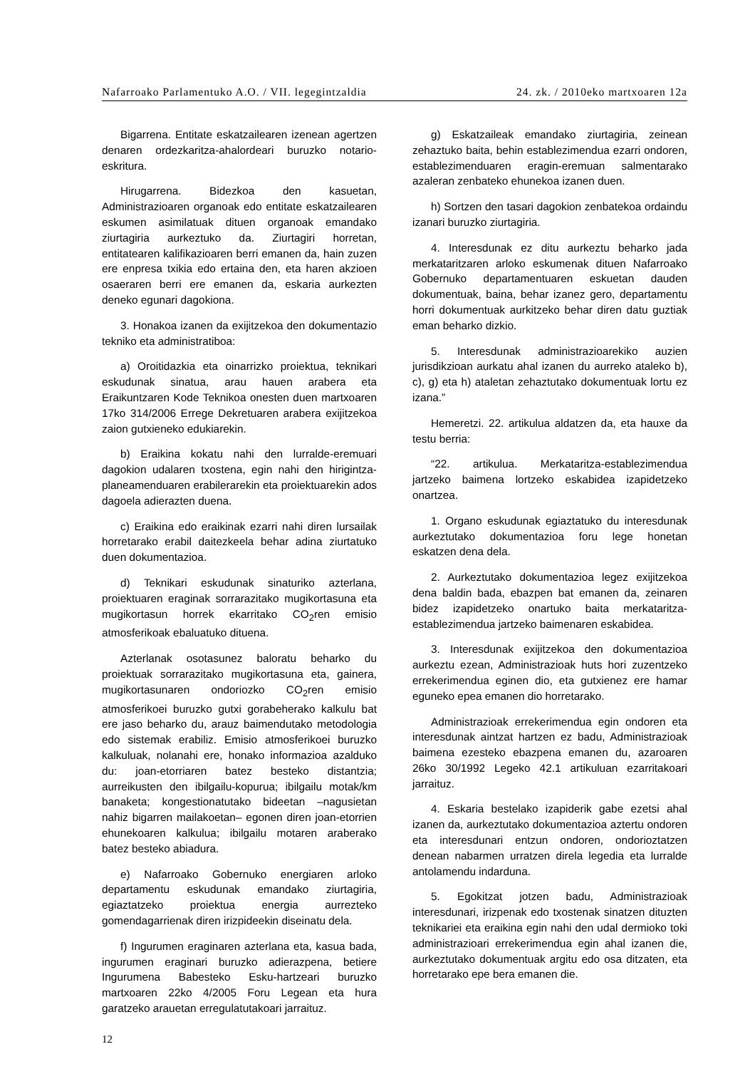Nafarroako Parlamentuko A.O. / VII. legegintzaldia 24. zk. / 2010eko martxoaren 12a
Bigarrena. Entitate eskatzailearen izenean agertzen denaren ordezkaritza-ahalordeari buruzko notario-eskritura.
Hirugarrena. Bidezkoa den kasuetan, Administrazioaren organoak edo entitate eskatzailearen eskumen asimilatuak dituen organoak emandako ziurtagiria aurkeztuko da. Ziurtagiri horretan, entitatearen kalifikazioaren berri emanen da, hain zuzen ere enpresa txikia edo ertaina den, eta haren akzioen osaeraren berri ere emanen da, eskaria aurkezten deneko egunari dagokiona.
3. Honakoa izanen da exijitzekoa den dokumentazio tekniko eta administratiboa:
a) Oroitidazkia eta oinarrizko proiektua, teknikari eskudunak sinatua, arau hauen arabera eta Eraikuntzaren Kode Teknikoa onesten duen martxoaren 17ko 314/2006 Errege Dekretuaren arabera exijitzekoa zaion gutxieneko edukiarekin.
b) Eraikina kokatu nahi den lurralde-eremuari dagokion udalaren txostena, egin nahi den hirigintza-planeamenduaren erabilerarekin eta proiektuarekin ados dagoela adierazten duena.
c) Eraikina edo eraikinak ezarri nahi diren lursailak horretarako erabil daitezkeela behar adina ziurtatuko duen dokumentazioa.
d) Teknikari eskudunak sinaturiko azterlana, proiektuaren eraginak sorrarazitako mugikortasuna eta mugikortasun horrek ekarritako CO<sub>2</sub>ren emisio atmosferikoak ebaluatuko dituena.
Azterlanak osotasunez baloratu beharko du proiektuak sorrarazitako mugikortasuna eta, gainera, mugikortasunaren ondoriozko CO<sub>2</sub>ren emisio atmosferikoei buruzko gutxi gorabeherako kalkulu bat ere jaso beharko du, arauz baimendutako metodologia edo sistemak erabiliz. Emisio atmosferikoei buruzko kalkuluak, nolanahi ere, honako informazioa azalduko du: joan-etorriaren batez besteko distantzia; aurreikusten den ibilgailu-kopurua; ibilgailu motak/km banaketa; kongestionatutako bideetan –nagusietan nahiz bigarren mailakoetan– egonen diren joan-etorrien ehunekoaren kalkulua; ibilgailu motaren araberako batez besteko abiadura.
e) Nafarroako Gobernuko energiaren arloko departamentu eskudunak emandako ziurtagiria, egiaztatzeko proiektua energia aurrezteko gomendagarrienak diren irizpideekin diseinatu dela.
f) Ingurumen eraginaren azterlana eta, kasua bada, ingurumen eraginari buruzko adierazpena, betiere Ingurumena Babesteko Esku-hartzeari buruzko martxoaren 22ko 4/2005 Foru Legean eta hura garatzeko arauetan erregulatutakoari jarraituz.
g) Eskatzaileak emandako ziurtagiria, zeinean zehaztuko baita, behin establezimendua ezarri ondoren, establezimenduaren eragin-eremuan salmentarako azaleran zenbateko ehunekoa izanen duen.
h) Sortzen den tasari dagokion zenbatekoa ordaindu izanari buruzko ziurtagiria.
4. Interesdunak ez ditu aurkeztu beharko jada merkataritzaren arloko eskumenak dituen Nafarroako Gobernuko departamentuaren eskuetan dauden dokumentuak, baina, behar izanez gero, departamentu horri dokumentuak aurkitzeko behar diren datu guztiak eman beharko dizkio.
5. Interesdunak administrazioarekiko auzien jurisdikzioan aurkatu ahal izanen du aurreko ataleko b), c), g) eta h) ataletan zehaztutako dokumentuak lortu ez izana.”
Hemeretzi. 22. artikulua aldatzen da, eta hauxe da testu berria:
“22. artikulua. Merkataritza-establezimendua jartzeko baimena lortzeko eskabidea izapidetzeko onartzea.
1. Organo eskudunak egiaztatuko du interesdunak aurkeztutako dokumentazioa foru lege honetan eskatzen dena dela.
2. Aurkeztutako dokumentazioa legez exijitzekoa dena baldin bada, ebazpen bat emanen da, zeinaren bidez izapidetzeko onartuko baita merkataritza-establezimendua jartzeko baimenaren eskabidea.
3. Interesdunak exijitzekoa den dokumentazioa aurkeztu ezean, Administrazioak huts hori zuzentzeko errekerimendua eginen dio, eta gutxienez ere hamar eguneko epea emanen dio horretarako.
Administrazioak errekerimendua egin ondoren eta interesdunak aintzat hartzen ez badu, Administrazioak baimena ezesteko ebazpena emanen du, azaroaren 26ko 30/1992 Legeko 42.1 artikuluan ezarritakoari jarraituz.
4. Eskaria bestelako izapiderik gabe ezetsi ahal izanen da, aurkeztutako dokumentazioa aztertu ondoren eta interesdunari entzun ondoren, ondorioztatzen denean nabarmen urratzen direla legedia eta lurralde antolamendu indarduna.
5. Egokitzat jotzen badu, Administrazioak interesdunari, irizpenak edo txostenak sinatzen dituzten teknikariei eta eraikina egin nahi den udal dermioko toki administrazioari errekerimendua egin ahal izanen die, aurkeztutako dokumentuak argitu edo osa ditzaten, eta horretarako epe bera emanen die.
12